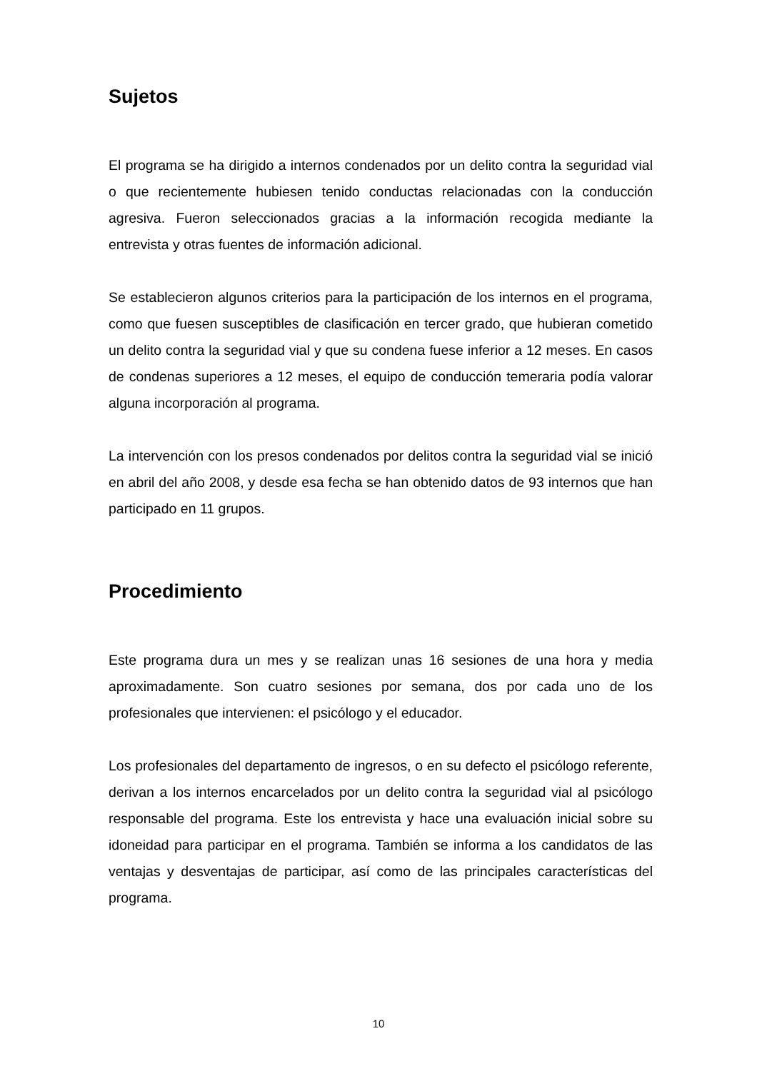Sujetos
El programa se ha dirigido a internos condenados por un delito contra la seguridad vial o que recientemente hubiesen tenido conductas relacionadas con la conducción agresiva. Fueron seleccionados gracias a la información recogida mediante la entrevista y otras fuentes de información adicional.
Se establecieron algunos criterios para la participación de los internos en el programa, como que fuesen susceptibles de clasificación en tercer grado, que hubieran cometido un delito contra la seguridad vial y que su condena fuese inferior a 12 meses. En casos de condenas superiores a 12 meses, el equipo de conducción temeraria podía valorar alguna incorporación al programa.
La intervención con los presos condenados por delitos contra la seguridad vial se inició en abril del año 2008, y desde esa fecha se han obtenido datos de 93 internos que han participado en 11 grupos.
Procedimiento
Este programa dura un mes y se realizan unas 16 sesiones de una hora y media aproximadamente. Son cuatro sesiones por semana, dos por cada uno de los profesionales que intervienen: el psicólogo y el educador.
Los profesionales del departamento de ingresos, o en su defecto el psicólogo referente, derivan a los internos encarcelados por un delito contra la seguridad vial al psicólogo responsable del programa. Este los entrevista y hace una evaluación inicial sobre su idoneidad para participar en el programa. También se informa a los candidatos de las ventajas y desventajas de participar, así como de las principales características del programa.
10